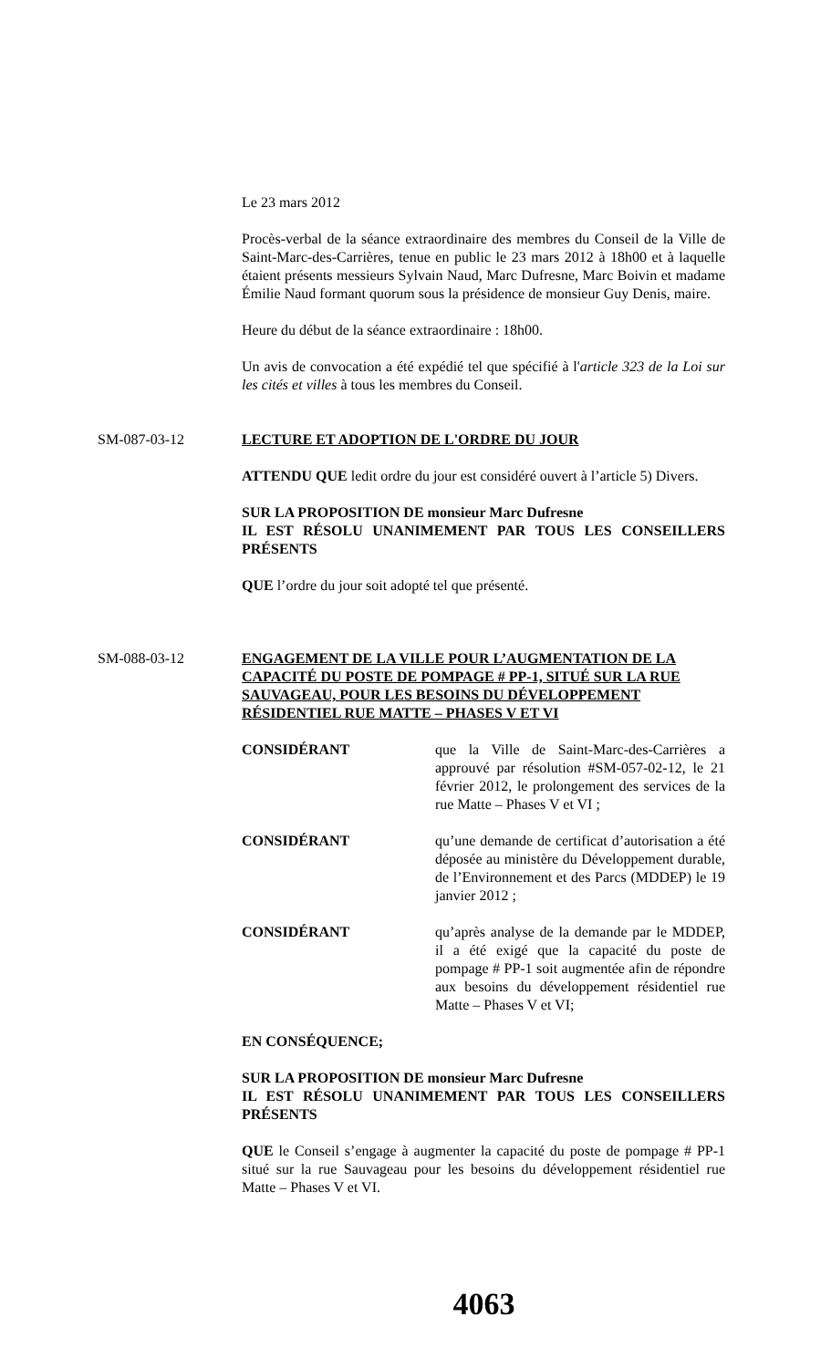Le 23 mars 2012
Procès-verbal de la séance extraordinaire des membres du Conseil de la Ville de Saint-Marc-des-Carrières, tenue en public le 23 mars 2012 à 18h00 et à laquelle étaient présents messieurs Sylvain Naud, Marc Dufresne, Marc Boivin et madame Émilie Naud formant quorum sous la présidence de monsieur Guy Denis, maire.
Heure du début de la séance extraordinaire : 18h00.
Un avis de convocation a été expédié tel que spécifié à l'article 323 de la Loi sur les cités et villes à tous les membres du Conseil.
SM-087-03-12
LECTURE ET ADOPTION DE L'ORDRE DU JOUR
ATTENDU QUE ledit ordre du jour est considéré ouvert à l’article 5) Divers.
SUR LA PROPOSITION DE monsieur Marc Dufresne
IL EST RÉSOLU UNANIMEMENT PAR TOUS LES CONSEILLERS PRÉSENTS
QUE l’ordre du jour soit adopté tel que présenté.
SM-088-03-12
ENGAGEMENT DE LA VILLE POUR L’AUGMENTATION DE LA CAPACITÉ DU POSTE DE POMPAGE # PP-1, SITUÉ SUR LA RUE SAUVAGEAU, POUR LES BESOINS DU DÉVELOPPEMENT RÉSIDENTIEL RUE MATTE – PHASES V ET VI
CONSIDÉRANT que la Ville de Saint-Marc-des-Carrières a approuvé par résolution #SM-057-02-12, le 21 février 2012, le prolongement des services de la rue Matte – Phases V et VI ;
CONSIDÉRANT qu’une demande de certificat d’autorisation a été déposée au ministère du Développement durable, de l’Environnement et des Parcs (MDDEP) le 19 janvier 2012 ;
CONSIDÉRANT qu’après analyse de la demande par le MDDEP, il a été exigé que la capacité du poste de pompage # PP-1 soit augmentée afin de répondre aux besoins du développement résidentiel rue Matte – Phases V et VI;
EN CONSÉQUENCE;
SUR LA PROPOSITION DE monsieur Marc Dufresne
IL EST RÉSOLU UNANIMEMENT PAR TOUS LES CONSEILLERS PRÉSENTS
QUE le Conseil s’engage à augmenter la capacité du poste de pompage # PP-1 situé sur la rue Sauvageau pour les besoins du développement résidentiel rue Matte – Phases V et VI.
4063